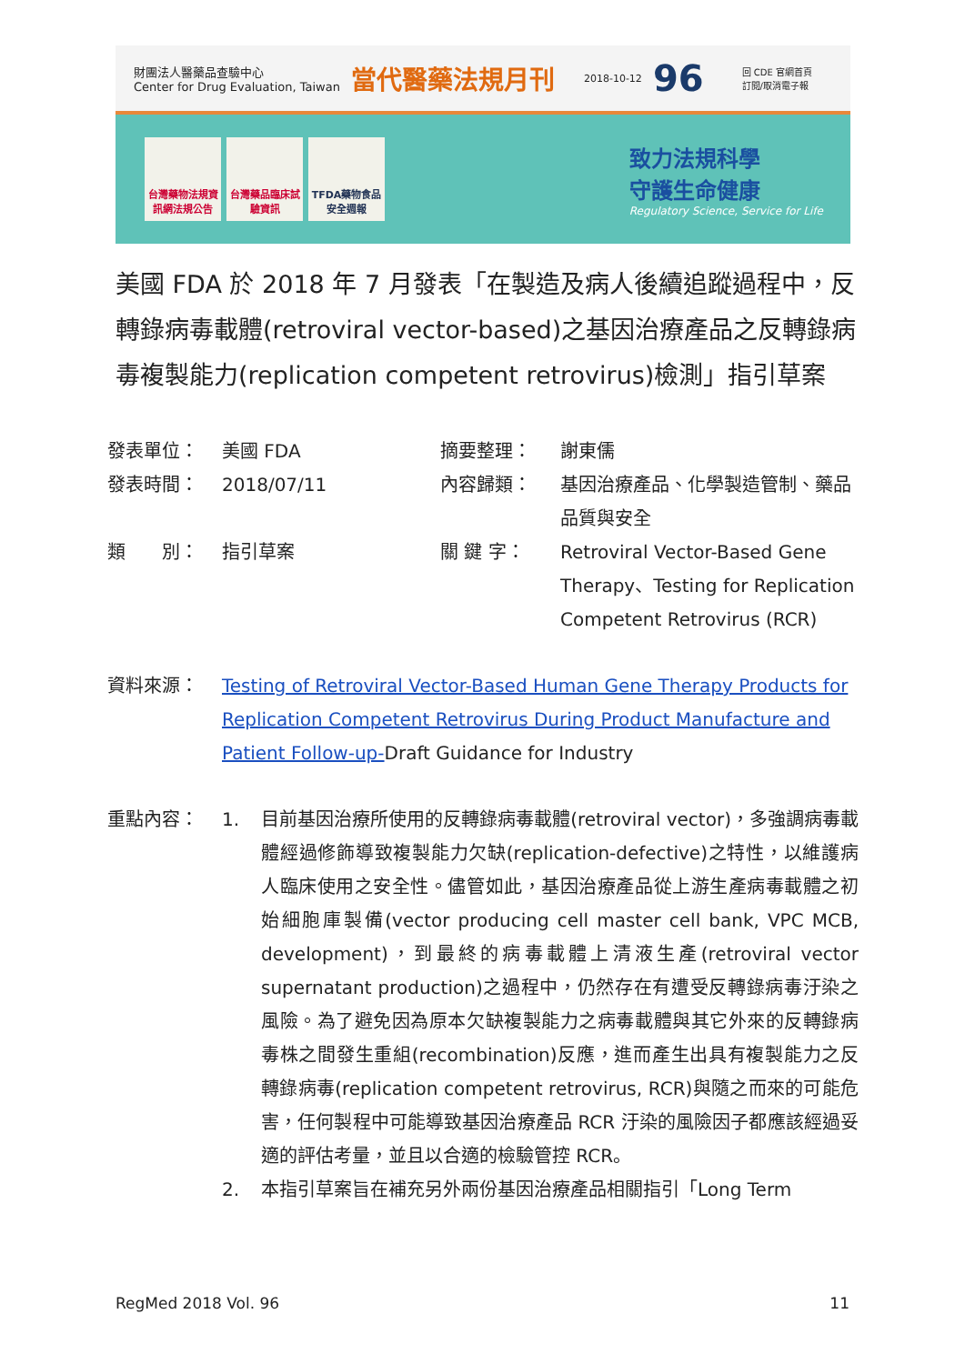財團法人醫藥品查驗中心
Center for Drug Evaluation, Taiwan 當代醫藥法規月刊 2018-10-12 96 回 CDE 官網首頁
訂閱/取消電子報
台灣藥物法規資訊網法規公告
台灣藥品臨床試驗資訊
TFDA藥物食品安全週報
致力法規科學
守護生命健康
Regulatory Science, Service for Life
美國 FDA 於 2018 年 7 月發表「在製造及病人後續追蹤過程中，反轉錄病毒載體(retroviral vector-based)之基因治療產品之反轉錄病毒複製能力(replication competent retrovirus)檢測」指引草案
| 發表單位： | 美國 FDA | 摘要整理： | 謝東儒 |
| 發表時間： | 2018/07/11 | 內容歸類： | 基因治療產品、化學製造管制、藥品品質與安全 |
| 類 別： | 指引草案 | 關 鍵 字： | Retroviral Vector-Based Gene Therapy、Testing for Replication Competent Retrovirus (RCR) |
| 資料來源： | Testing of Retroviral Vector-Based Human Gene Therapy Products for Replication Competent Retrovirus During Product Manufacture and Patient Follow-up- Draft Guidance for Industry |
| 重點內容： | 1. 目前基因治療所使用的反轉錄病毒載體(retroviral vector)，多強調病毒載體經過修飾導致複製能力欠缺(replication-defective)之特性，以維護病人臨床使用之安全性。儘管如此，基因治療產品從上游生產病毒載體之初始細胞庫製備(vector producing cell master cell bank, VPC MCB, development)，到最終的病毒載體上清液生產(retroviral vector supernatant production)之過程中，仍然存在有遭受反轉錄病毒汙染之風險。為了避免因為原本欠缺複製能力之病毒載體與其它外來的反轉錄病毒株之間發生重組(recombination)反應，進而產生出具有複製能力之反轉錄病毒(replication competent retrovirus, RCR)與隨之而來的可能危害，任何製程中可能導致基因治療產品 RCR 汙染的風險因子都應該經過妥適的評估考量，並且以合適的檢驗管控 RCR。 2. 本指引草案旨在補充另外兩份基因治療產品相關指引「Long Term |
RegMed 2018 Vol. 96 11